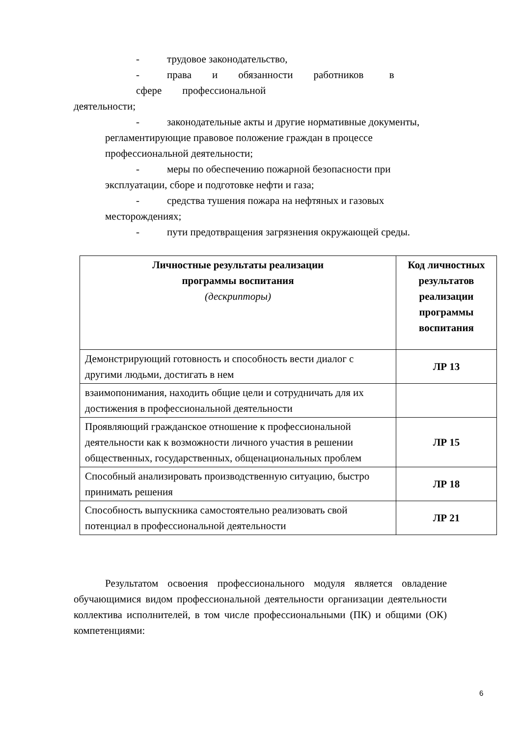- трудовое законодательство,
- права и обязанности работников в
сфере профессиональной
деятельности;
- законодательные акты и другие нормативные документы,
регламентирующие правовое положение граждан в процессе
профессиональной деятельности;
- меры по обеспечению пожарной безопасности при
эксплуатации, сборе и подготовке нефти и газа;
- средства тушения пожара на нефтяных и газовых
месторождениях;
- пути предотвращения загрязнения окружающей среды.
| Личностные результаты реализации программы воспитания (дескрипторы) | Код личностных результатов реализации программы воспитания |
| --- | --- |
| Демонстрирующий готовность и способность вести диалог с другими людьми, достигать в нем | ЛР 13 |
| взаимопонимания, находить общие цели и сотрудничать для их достижения в профессиональной деятельности | |
| Проявляющий гражданское отношение к профессиональной деятельности как к возможности личного участия в решении общественных, государственных, общенациональных проблем | ЛР 15 |
| Способный анализировать производственную ситуацию, быстро принимать решения | ЛР 18 |
| Способность выпускника самостоятельно реализовать свой потенциал в профессиональной деятельности | ЛР 21 |
Результатом освоения профессионального модуля является овладение обучающимися видом профессиональной деятельности организации деятельности коллектива исполнителей, в том числе профессиональными (ПК) и общими (ОК) компетенциями:
6